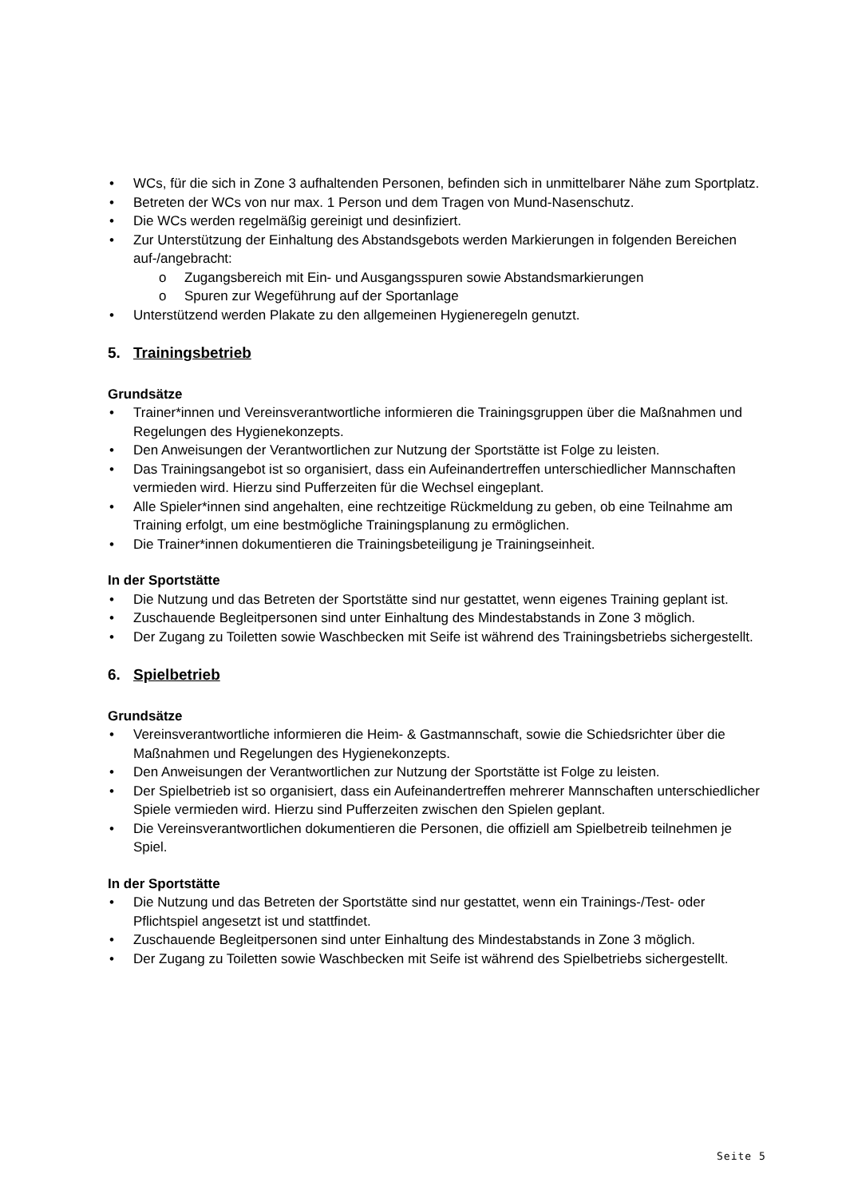• WCs, für die sich in Zone 3 aufhaltenden Personen, befinden sich in unmittelbarer Nähe zum Sportplatz.
• Betreten der WCs von nur max. 1 Person und dem Tragen von Mund-Nasenschutz.
• Die WCs werden regelmäßig gereinigt und desinfiziert.
• Zur Unterstützung der Einhaltung des Abstandsgebots werden Markierungen in folgenden Bereichen auf-/angebracht:
o Zugangsbereich mit Ein- und Ausgangsspuren sowie Abstandsmarkierungen
o Spuren zur Wegeführung auf der Sportanlage
• Unterstützend werden Plakate zu den allgemeinen Hygieneregeln genutzt.
5. Trainingsbetrieb
Grundsätze
• Trainer*innen und Vereinsverantwortliche informieren die Trainingsgruppen über die Maßnahmen und Regelungen des Hygienekonzepts.
• Den Anweisungen der Verantwortlichen zur Nutzung der Sportstätte ist Folge zu leisten.
• Das Trainingsangebot ist so organisiert, dass ein Aufeinandertreffen unterschiedlicher Mannschaften vermieden wird. Hierzu sind Pufferzeiten für die Wechsel eingeplant.
• Alle Spieler*innen sind angehalten, eine rechtzeitige Rückmeldung zu geben, ob eine Teilnahme am Training erfolgt, um eine bestmögliche Trainingsplanung zu ermöglichen.
• Die Trainer*innen dokumentieren die Trainingsbeteiligung je Trainingseinheit.
In der Sportstätte
• Die Nutzung und das Betreten der Sportstätte sind nur gestattet, wenn eigenes Training geplant ist.
• Zuschauende Begleitpersonen sind unter Einhaltung des Mindestabstands in Zone 3 möglich.
• Der Zugang zu Toiletten sowie Waschbecken mit Seife ist während des Trainingsbetriebs sichergestellt.
6. Spielbetrieb
Grundsätze
• Vereinsverantwortliche informieren die Heim- & Gastmannschaft, sowie die Schiedsrichter über die Maßnahmen und Regelungen des Hygienekonzepts.
• Den Anweisungen der Verantwortlichen zur Nutzung der Sportstätte ist Folge zu leisten.
• Der Spielbetrieb ist so organisiert, dass ein Aufeinandertreffen mehrerer Mannschaften unterschiedlicher Spiele vermieden wird. Hierzu sind Pufferzeiten zwischen den Spielen geplant.
• Die Vereinsverantwortlichen dokumentieren die Personen, die offiziell am Spielbetreib teilnehmen je Spiel.
In der Sportstätte
• Die Nutzung und das Betreten der Sportstätte sind nur gestattet, wenn ein Trainings-/Test- oder Pflichtspiel angesetzt ist und stattfindet.
• Zuschauende Begleitpersonen sind unter Einhaltung des Mindestabstands in Zone 3 möglich.
• Der Zugang zu Toiletten sowie Waschbecken mit Seife ist während des Spielbetriebs sichergestellt.
Seite 5